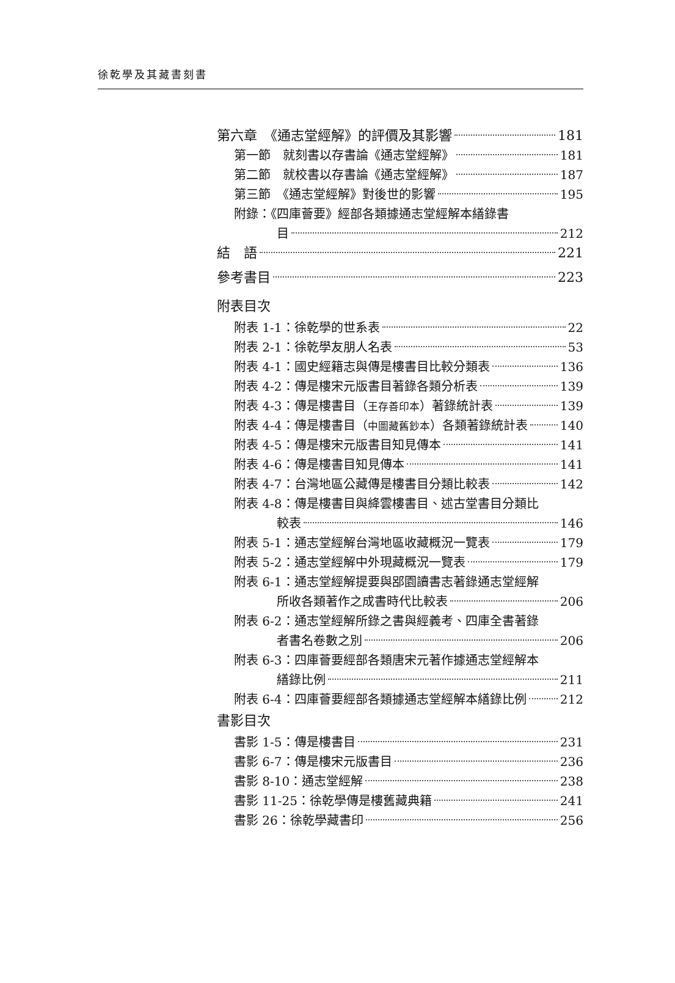徐乾學及其藏書刻書
第六章　《通志堂經解》的評價及其影響 181
第一節　就刻書以存書論《通志堂經解》 181
第二節　就校書以存書論《通志堂經解》 187
第三節　《通志堂經解》對後世的影響 195
附錄：《四庫薈要》經部各類據通志堂經解本繕錄書
目 212
結　語 221
參考書目 223
附表目次
附表 1-1：徐乾學的世系表 22
附表 2-1：徐乾學友朋人名表 53
附表 4-1：國史經籍志與傳是樓書目比較分類表 136
附表 4-2：傳是樓宋元版書目著錄各類分析表 139
附表 4-3：傳是樓書目（王存善印本）著錄統計表 139
附表 4-4：傳是樓書目（中圖藏舊鈔本）各類著錄統計表 140
附表 4-5：傳是樓宋元版書目知見傳本 141
附表 4-6：傳是樓書目知見傳本 141
附表 4-7：台灣地區公藏傳是樓書目分類比較表 142
附表 4-8：傳是樓書目與絳雲樓書目、述古堂書目分類比
較表 146
附表 5-1：通志堂經解台灣地區收藏概況一覽表 179
附表 5-2：通志堂經解中外現藏概況一覽表 179
附表 6-1：通志堂經解提要與郘園讀書志著錄通志堂經解
所收各類著作之成書時代比較表 206
附表 6-2：通志堂經解所錄之書與經義考、四庫全書著錄
者書名卷數之別 206
附表 6-3：四庫薈要經部各類唐宋元著作據通志堂經解本
繕錄比例 211
附表 6-4：四庫薈要經部各類據通志堂經解本繕錄比例 212
書影目次
書影 1-5：傳是樓書目 231
書影 6-7：傳是樓宋元版書目 236
書影 8-10：通志堂經解 238
書影 11-25：徐乾學傳是樓舊藏典籍 241
書影 26：徐乾學藏書印 256